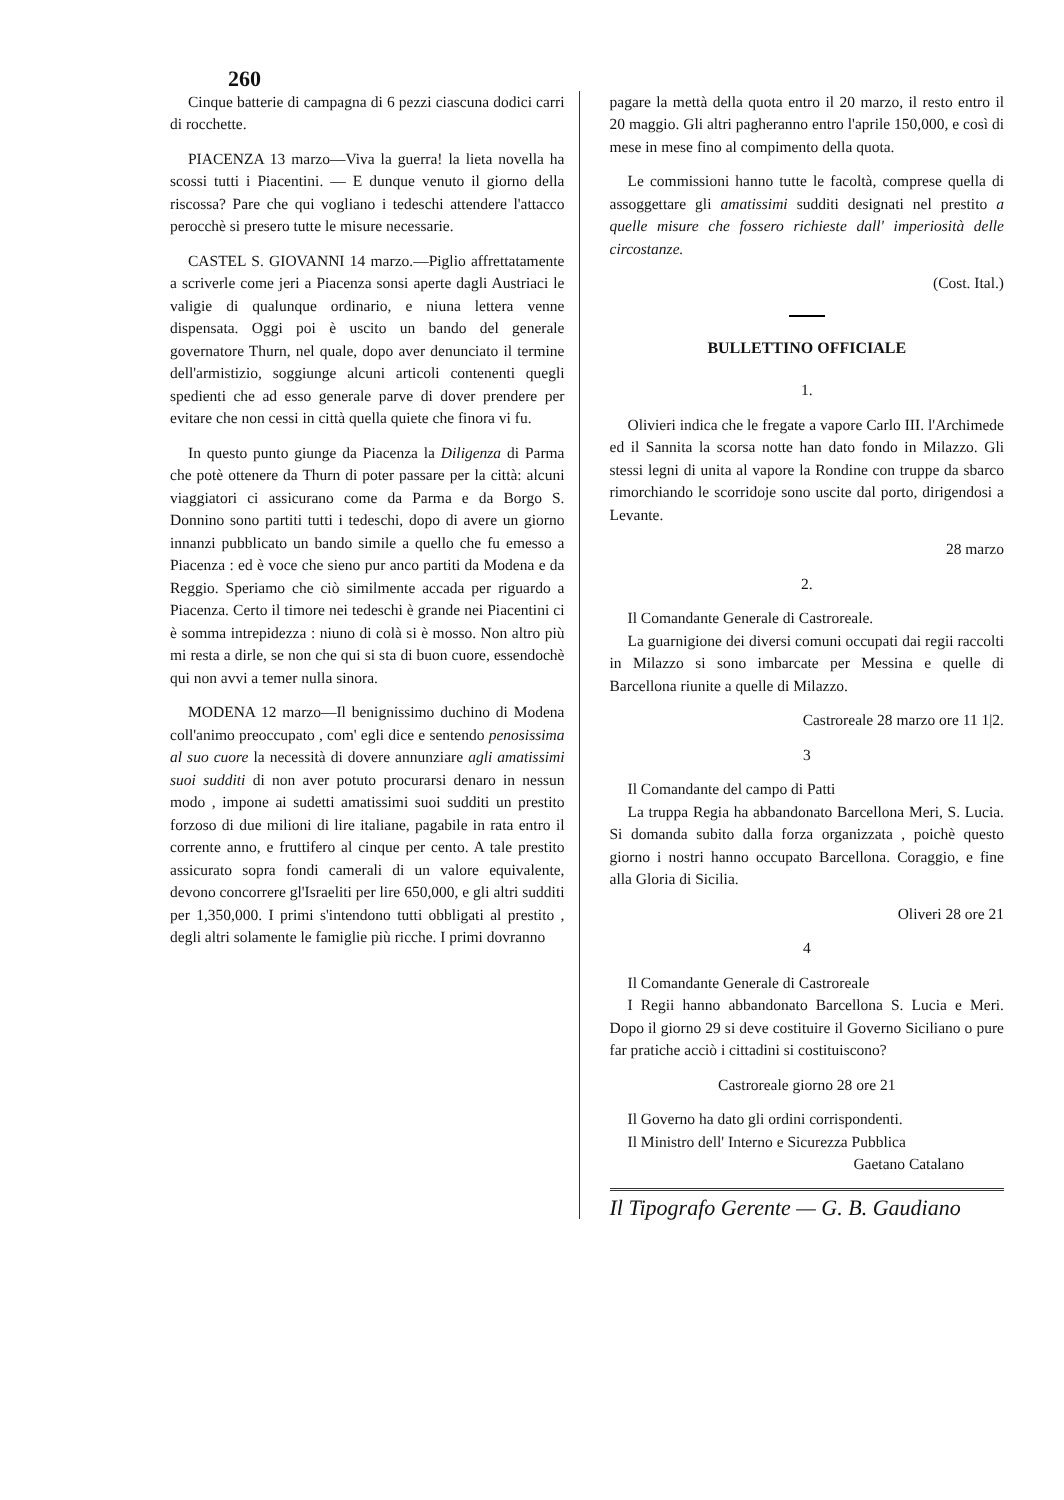260
Cinque batterie di campagna di 6 pezzi ciascuna dodici carri di rocchette.
PIACENZA 13 marzo—Viva la guerra! la lieta novella ha scossi tutti i Piacentini. — E dunque venuto il giorno della riscossa? Pare che qui vogliano i tedeschi attendere l'attacco perocchè si presero tutte le misure necessarie.
CASTEL S. GIOVANNI 14 marzo.—Piglio affrettatamente a scriverle come jeri a Piacenza sonsi aperte dagli Austriaci le valigie di qualunque ordinario, e niuna lettera venne dispensata. Oggi poi è uscito un bando del generale governatore Thurn, nel quale, dopo aver denunciato il termine dell'armistizio, soggiunge alcuni articoli contenenti quegli spedienti che ad esso generale parve di dover prendere per evitare che non cessi in città quella quiete che finora vi fu.
In questo punto giunge da Piacenza la Diligenza di Parma che potè ottenere da Thurn di poter passare per la città: alcuni viaggiatori ci assicurano come da Parma e da Borgo S. Donnino sono partiti tutti i tedeschi, dopo di avere un giorno innanzi pubblicato un bando simile a quello che fu emesso a Piacenza : ed è voce che sieno pur anco partiti da Modena e da Reggio. Speriamo che ciò similmente accada per riguardo a Piacenza. Certo il timore nei tedeschi è grande nei Piacentini ci è somma intrepidezza : niuno di colà si è mosso. Non altro più mi resta a dirle, se non che qui si sta di buon cuore, essendochè qui non avvi a temer nulla sinora.
MODENA 12 marzo—Il benignissimo duchino di Modena coll'animo preoccupato , com' egli dice e sentendo penosissima al suo cuore la necessità di dovere annunziare agli amatissimi suoi sudditi di non aver potuto procurarsi denaro in nessun modo , impone ai sudetti amatissimi suoi sudditi un prestito forzoso di due milioni di lire italiane, pagabile in rata entro il corrente anno, e fruttifero al cinque per cento. A tale prestito assicurato sopra fondi camerali di un valore equivalente, devono concorrere gl'Israeliti per lire 650,000, e gli altri sudditi per 1,350,000. I primi s'intendono tutti obbligati al prestito , degli altri solamente le famiglie più ricche. I primi dovranno
pagare la mettà della quota entro il 20 marzo, il resto entro il 20 maggio. Gli altri pagheranno entro l'aprile 150,000, e così di mese in mese fino al compimento della quota.
Le commissioni hanno tutte le facoltà, comprese quella di assoggettare gli amatissimi sudditi designati nel prestito a quelle misure che fossero richieste dall' imperiosità delle circostanze.
(Cost. Ital.)
BULLETTINO OFFICIALE
1.
Olivieri indica che le fregate a vapore Carlo III. l'Archimede ed il Sannita la scorsa notte han dato fondo in Milazzo. Gli stessi legni di unita al vapore la Rondine con truppe da sbarco rimorchiando le scorridoje sono uscite dal porto, dirigendosi a Levante.
28 marzo
2.
Il Comandante Generale di Castroreale.
La guarnigione dei diversi comuni occupati dai regii raccolti in Milazzo si sono imbarcate per Messina e quelle di Barcellona riunite a quelle di Milazzo.
Castroreale 28 marzo ore 11 1|2.
3
Il Comandante del campo di Patti
La truppa Regia ha abbandonato Barcellona Meri, S. Lucia. Si domanda subito dalla forza organizzata , poichè questo giorno i nostri hanno occupato Barcellona. Coraggio, e fine alla Gloria di Sicilia.
Oliveri 28 ore 21
4
Il Comandante Generale di Castroreale
I Regii hanno abbandonato Barcellona S. Lucia e Meri. Dopo il giorno 29 si deve costituire il Governo Siciliano o pure far pratiche acciò i cittadini si costituiscono?
Castroreale giorno 28 ore 21
Il Governo ha dato gli ordini corrispondenti.
Il Ministro dell' Interno e Sicurezza Pubblica
Gaetano Catalano
Il Tipografo Gerente — G. B. Gaudiano